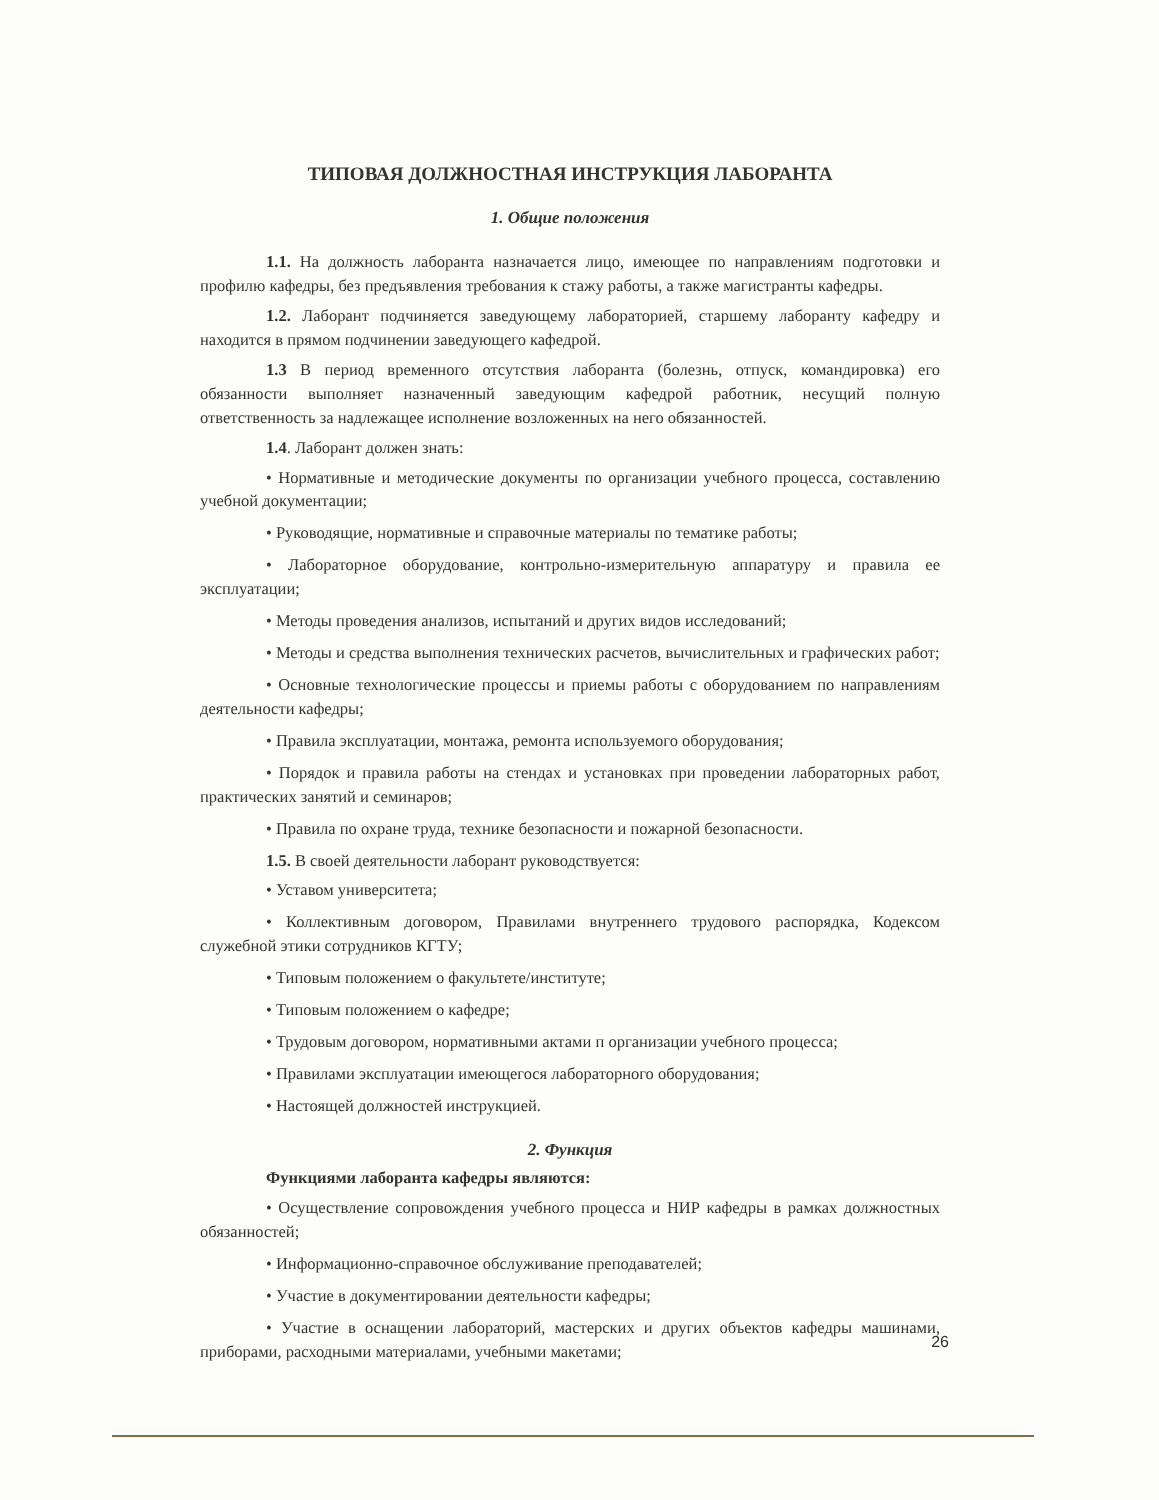ТИПОВАЯ ДОЛЖНОСТНАЯ ИНСТРУКЦИЯ ЛАБОРАНТА
1. Общие положения
1.1. На должность лаборанта назначается лицо, имеющее по направлениям подготовки и профилю кафедры, без предъявления требования к стажу работы, а также магистранты кафедры.
1.2. Лаборант подчиняется заведующему лабораторией, старшему лаборанту кафедру и находится в прямом подчинении заведующего кафедрой.
1.3 В период временного отсутствия лаборанта (болезнь, отпуск, командировка) его обязанности выполняет назначенный заведующим кафедрой работник, несущий полную ответственность за надлежащее исполнение возложенных на него обязанностей.
1.4. Лаборант должен знать:
• Нормативные и методические документы по организации учебного процесса, составлению учебной документации;
• Руководящие, нормативные и справочные материалы по тематике работы;
• Лабораторное оборудование, контрольно-измерительную аппаратуру и правила ее эксплуатации;
• Методы проведения анализов, испытаний и других видов исследований;
• Методы и средства выполнения технических расчетов, вычислительных и графических работ;
• Основные технологические процессы и приемы работы с оборудованием по направлениям деятельности кафедры;
• Правила эксплуатации, монтажа, ремонта используемого оборудования;
• Порядок и правила работы на стендах и установках при проведении лабораторных работ, практических занятий и семинаров;
• Правила по охране труда, технике безопасности и пожарной безопасности.
1.5. В своей деятельности лаборант руководствуется:
• Уставом университета;
• Коллективным договором, Правилами внутреннего трудового распорядка, Кодексом служебной этики сотрудников КГТУ;
• Типовым положением о факультете/институте;
• Типовым положением о кафедре;
• Трудовым договором, нормативными актами п организации учебного процесса;
• Правилами эксплуатации имеющегося лабораторного оборудования;
• Настоящей должностей инструкцией.
2. Функция
Функциями лаборанта кафедры являются:
• Осуществление сопровождения учебного процесса и НИР кафедры в рамках должностных обязанностей;
• Информационно-справочное обслуживание преподавателей;
• Участие в документировании деятельности кафедры;
• Участие в оснащении лабораторий, мастерских и других объектов кафедры машинами, приборами, расходными материалами, учебными макетами;
26